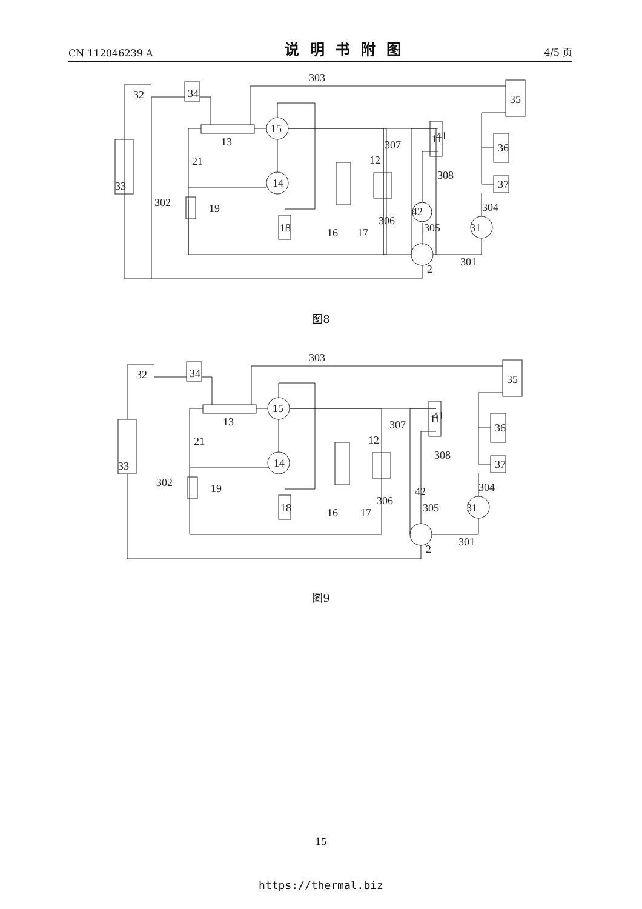CN 112046239 A 说明书附图 4/5 页
33
32
34
303
35
13
15
14
21
19
18
11
12
307
41
308
36
37
304
42
306
305
31
16
17
301
2
302
图8
33
32
34
303
35
13
15
14
21
19
18
11
12
307
41
308
36
37
304
42
306
305
31
16
17
301
2
302
图9
15
https://thermal.biz